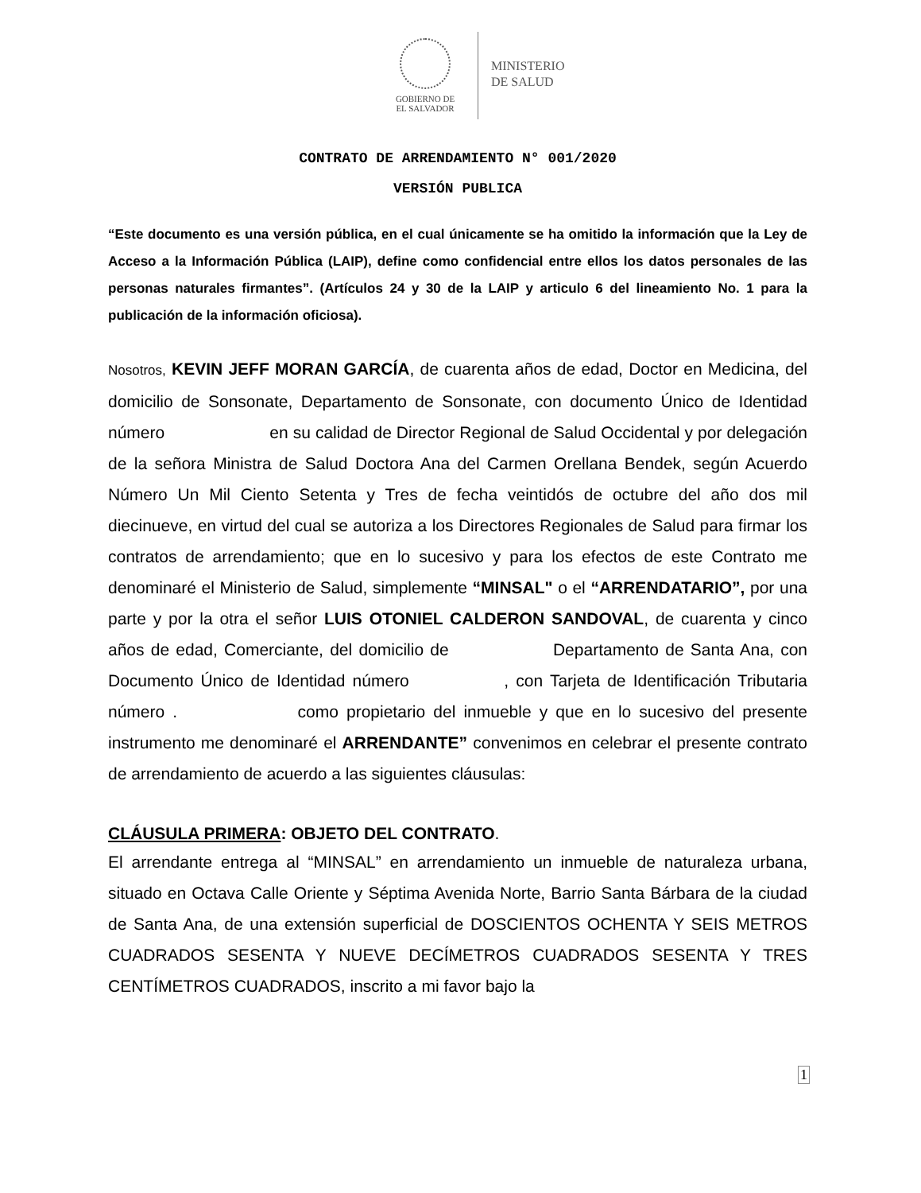GOBIERNO DE
EL SALVADOR
MINISTERIO
DE SALUD
CONTRATO DE ARRENDAMIENTO N° 001/2020
VERSIÓN PUBLICA
“Este documento es una versión pública, en el cual únicamente se ha omitido la información que la Ley de Acceso a la Información Pública (LAIP), define como confidencial entre ellos los datos personales de las personas naturales firmantes”. (Artículos 24 y 30 de la LAIP y articulo 6 del lineamiento No. 1 para la publicación de la información oficiosa).
Nosotros, KEVIN JEFF MORAN GARCÍA, de cuarenta años de edad, Doctor en Medicina, del domicilio de Sonsonate, Departamento de Sonsonate, con documento Único de Identidad número en su calidad de Director Regional de Salud Occidental y por delegación de la señora Ministra de Salud Doctora Ana del Carmen Orellana Bendek, según Acuerdo Número Un Mil Ciento Setenta y Tres de fecha veintidós de octubre del año dos mil diecinueve, en virtud del cual se autoriza a los Directores Regionales de Salud para firmar los contratos de arrendamiento; que en lo sucesivo y para los efectos de este Contrato me denominaré el Ministerio de Salud, simplemente “MINSAL" o el “ARRENDATARIO”, por una parte y por la otra el señor LUIS OTONIEL CALDERON SANDOVAL, de cuarenta y cinco años de edad, Comerciante, del domicilio de Departamento de Santa Ana, con Documento Único de Identidad número , con Tarjeta de Identificación Tributaria número . como propietario del inmueble y que en lo sucesivo del presente instrumento me denominaré el ARRENDANTE” convenimos en celebrar el presente contrato de arrendamiento de acuerdo a las siguientes cláusulas:
CLÁUSULA PRIMERA: OBJETO DEL CONTRATO.
El arrendante entrega al “MINSAL” en arrendamiento un inmueble de naturaleza urbana, situado en Octava Calle Oriente y Séptima Avenida Norte, Barrio Santa Bárbara de la ciudad de Santa Ana, de una extensión superficial de DOSCIENTOS OCHENTA Y SEIS METROS CUADRADOS SESENTA Y NUEVE DECÍMETROS CUADRADOS SESENTA Y TRES CENTÍMETROS CUADRADOS, inscrito a mi favor bajo la
1